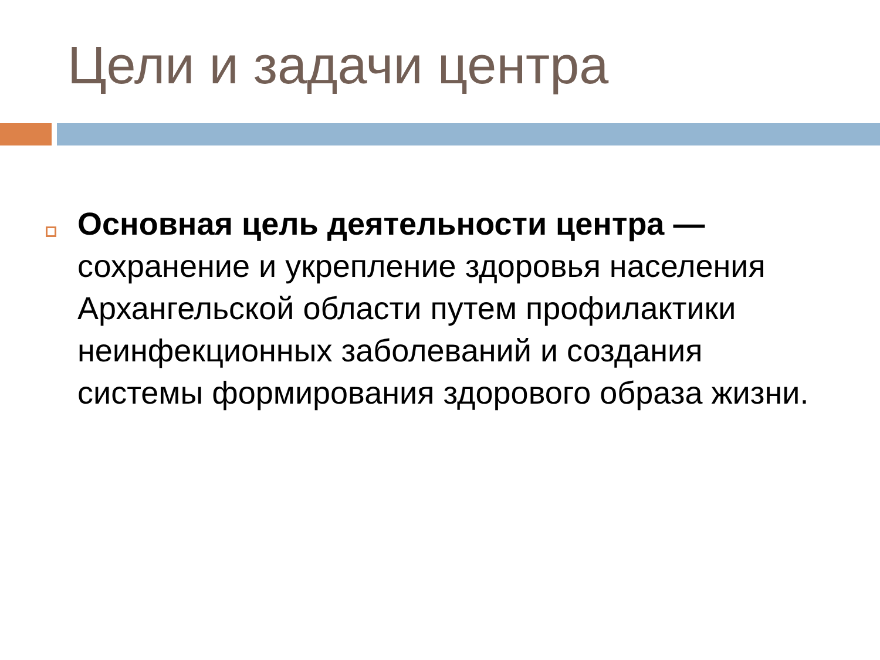Цели и задачи центра
Основная цель деятельности центра — сохранение и укрепление здоровья населения Архангельской области путем профилактики неинфекционных заболеваний и создания системы формирования здорового образа жизни.